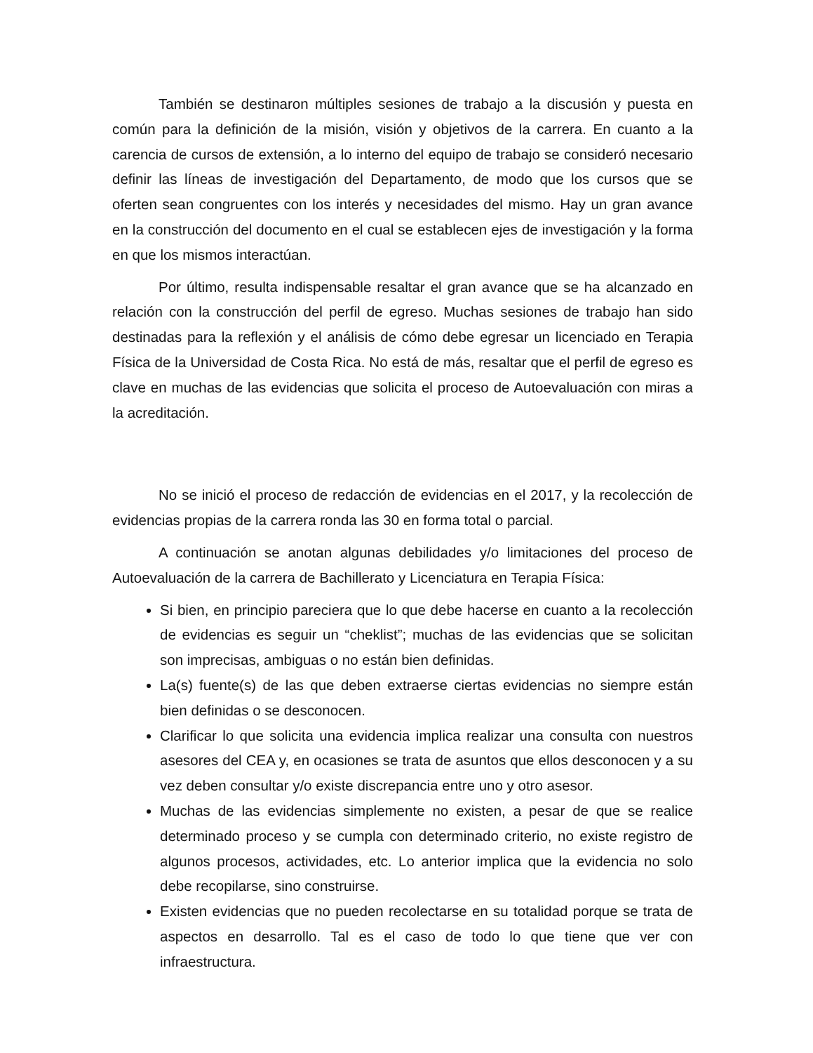También se destinaron múltiples sesiones de trabajo a la discusión y puesta en común para la definición de la misión, visión y objetivos de la carrera. En cuanto a la carencia de cursos de extensión, a lo interno del equipo de trabajo se consideró necesario definir las líneas de investigación del Departamento, de modo que los cursos que se oferten sean congruentes con los interés y necesidades del mismo. Hay un gran avance en la construcción del documento en el cual se establecen ejes de investigación y la forma en que los mismos interactúan.
Por último, resulta indispensable resaltar el gran avance que se ha alcanzado en relación con la construcción del perfil de egreso. Muchas sesiones de trabajo han sido destinadas para la reflexión y el análisis de cómo debe egresar un licenciado en Terapia Física de la Universidad de Costa Rica. No está de más, resaltar que el perfil de egreso es clave en muchas de las evidencias que solicita el proceso de Autoevaluación con miras a la acreditación.
No se inició el proceso de redacción de evidencias en el 2017, y la recolección de evidencias propias de la carrera ronda las 30 en forma total o parcial.
A continuación se anotan algunas debilidades y/o limitaciones del proceso de Autoevaluación de la carrera de Bachillerato y Licenciatura en Terapia Física:
Si bien, en principio pareciera que lo que debe hacerse en cuanto a la recolección de evidencias es seguir un “cheklist”; muchas de las evidencias que se solicitan son imprecisas, ambiguas o no están bien definidas.
La(s) fuente(s) de las que deben extraerse ciertas evidencias no siempre están bien definidas o se desconocen.
Clarificar lo que solicita una evidencia implica realizar una consulta con nuestros asesores del CEA y, en ocasiones se trata de asuntos que ellos desconocen y a su vez deben consultar y/o existe discrepancia entre uno y otro asesor.
Muchas de las evidencias simplemente no existen, a pesar de que se realice determinado proceso y se cumpla con determinado criterio, no existe registro de algunos procesos, actividades, etc. Lo anterior implica que la evidencia no solo debe recopilarse, sino construirse.
Existen evidencias que no pueden recolectarse en su totalidad porque se trata de aspectos en desarrollo. Tal es el caso de todo lo que tiene que ver con infraestructura.